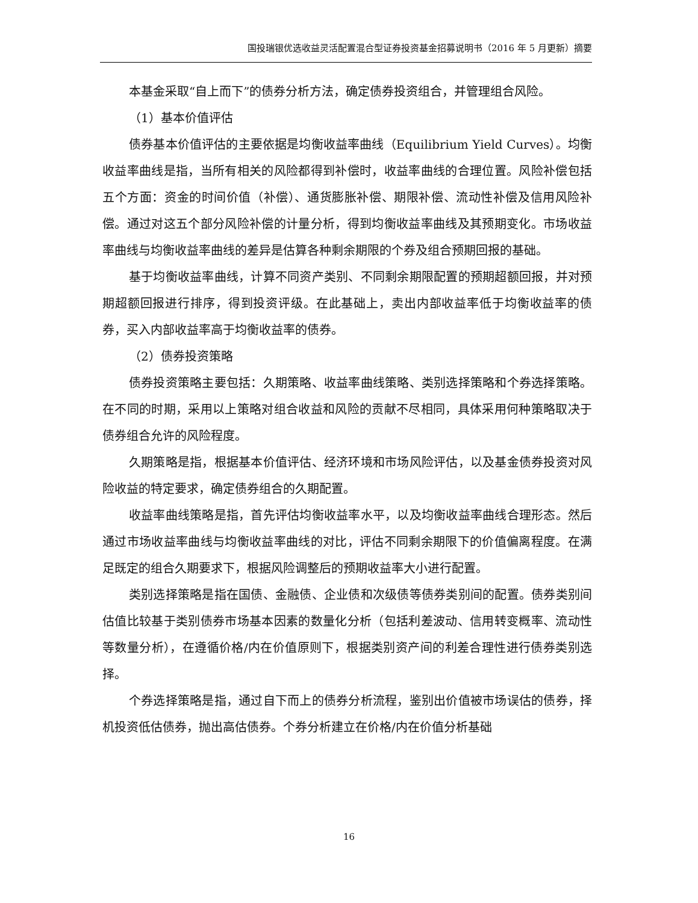国投瑞银优选收益灵活配置混合型证券投资基金招募说明书（2016 年 5 月更新）摘要
本基金采取“自上而下”的债券分析方法，确定债券投资组合，并管理组合风险。
（1）基本价值评估
债券基本价值评估的主要依据是均衡收益率曲线（Equilibrium Yield Curves）。均衡收益率曲线是指，当所有相关的风险都得到补偿时，收益率曲线的合理位置。风险补偿包括五个方面：资金的时间价值（补偿）、通货膨胀补偿、期限补偿、流动性补偿及信用风险补偿。通过对这五个部分风险补偿的计量分析，得到均衡收益率曲线及其预期变化。市场收益率曲线与均衡收益率曲线的差异是估算各种剩余期限的个券及组合预期回报的基础。
基于均衡收益率曲线，计算不同资产类别、不同剩余期限配置的预期超额回报，并对预期超额回报进行排序，得到投资评级。在此基础上，卖出内部收益率低于均衡收益率的债券，买入内部收益率高于均衡收益率的债券。
（2）债券投资策略
债券投资策略主要包括：久期策略、收益率曲线策略、类别选择策略和个券选择策略。在不同的时期，采用以上策略对组合收益和风险的贡献不尽相同，具体采用何种策略取决于债券组合允许的风险程度。
久期策略是指，根据基本价值评估、经济环境和市场风险评估，以及基金债券投资对风险收益的特定要求，确定债券组合的久期配置。
收益率曲线策略是指，首先评估均衡收益率水平，以及均衡收益率曲线合理形态。然后通过市场收益率曲线与均衡收益率曲线的对比，评估不同剩余期限下的价值偏离程度。在满足既定的组合久期要求下，根据风险调整后的预期收益率大小进行配置。
类别选择策略是指在国债、金融债、企业债和次级债等债券类别间的配置。债券类别间估值比较基于类别债券市场基本因素的数量化分析（包括利差波动、信用转变概率、流动性等数量分析），在遵循价格/内在价值原则下，根据类别资产间的利差合理性进行债券类别选择。
个券选择策略是指，通过自下而上的债券分析流程，鉴别出价值被市场误估的债券，择机投资低估债券，抛出高估债券。个券分析建立在价格/内在价值分析基础
16